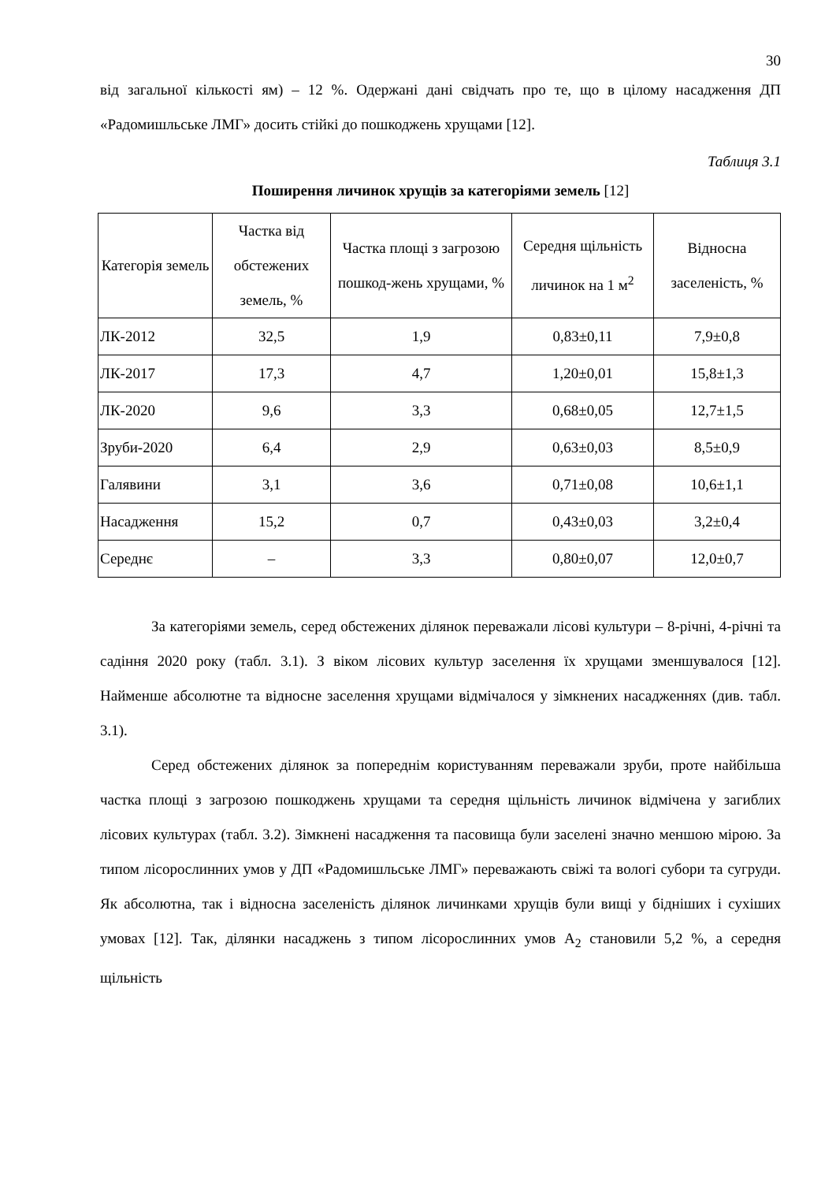30
від загальної кількості ям) – 12 %. Одержані дані свідчать про те, що в цілому насадження ДП «Радомишльське ЛМГ» досить стійкі до пошкоджень хрущами [12].
Таблиця 3.1
Поширення личинок хрущів за категоріями земель [12]
| Категорія земель | Частка від обстежених земель, % | Частка площі з загрозою пошкод-жень хрущами, % | Середня щільність личинок на 1 м<sup>2</sup> | Відносна заселеність, % |
| --- | --- | --- | --- | --- |
| ЛК-2012 | 32,5 | 1,9 | 0,83±0,11 | 7,9±0,8 |
| ЛК-2017 | 17,3 | 4,7 | 1,20±0,01 | 15,8±1,3 |
| ЛК-2020 | 9,6 | 3,3 | 0,68±0,05 | 12,7±1,5 |
| Зруби-2020 | 6,4 | 2,9 | 0,63±0,03 | 8,5±0,9 |
| Галявини | 3,1 | 3,6 | 0,71±0,08 | 10,6±1,1 |
| Насадження | 15,2 | 0,7 | 0,43±0,03 | 3,2±0,4 |
| Середнє | – | 3,3 | 0,80±0,07 | 12,0±0,7 |
За категоріями земель, серед обстежених ділянок переважали лісові культури – 8-річні, 4-річні та садіння 2020 року (табл. 3.1). З віком лісових культур заселення їх хрущами зменшувалося [12]. Найменше абсолютне та відносне заселення хрущами відмічалося у зімкнених насадженнях (див. табл. 3.1).
Серед обстежених ділянок за попереднім користуванням переважали зруби, проте найбільша частка площі з загрозою пошкоджень хрущами та середня щільність личинок відмічена у загиблих лісових культурах (табл. 3.2). Зімкнені насадження та пасовища були заселені значно меншою мірою. За типом лісорослинних умов у ДП «Радомишльське ЛМГ» переважають свіжі та вологі субори та сугруди. Як абсолютна, так і відносна заселеність ділянок личинками хрущів були вищі у бідніших і сухіших умовах [12]. Так, ділянки насаджень з типом лісорослинних умов А<sub>2</sub> становили 5,2 %, а середня щільність